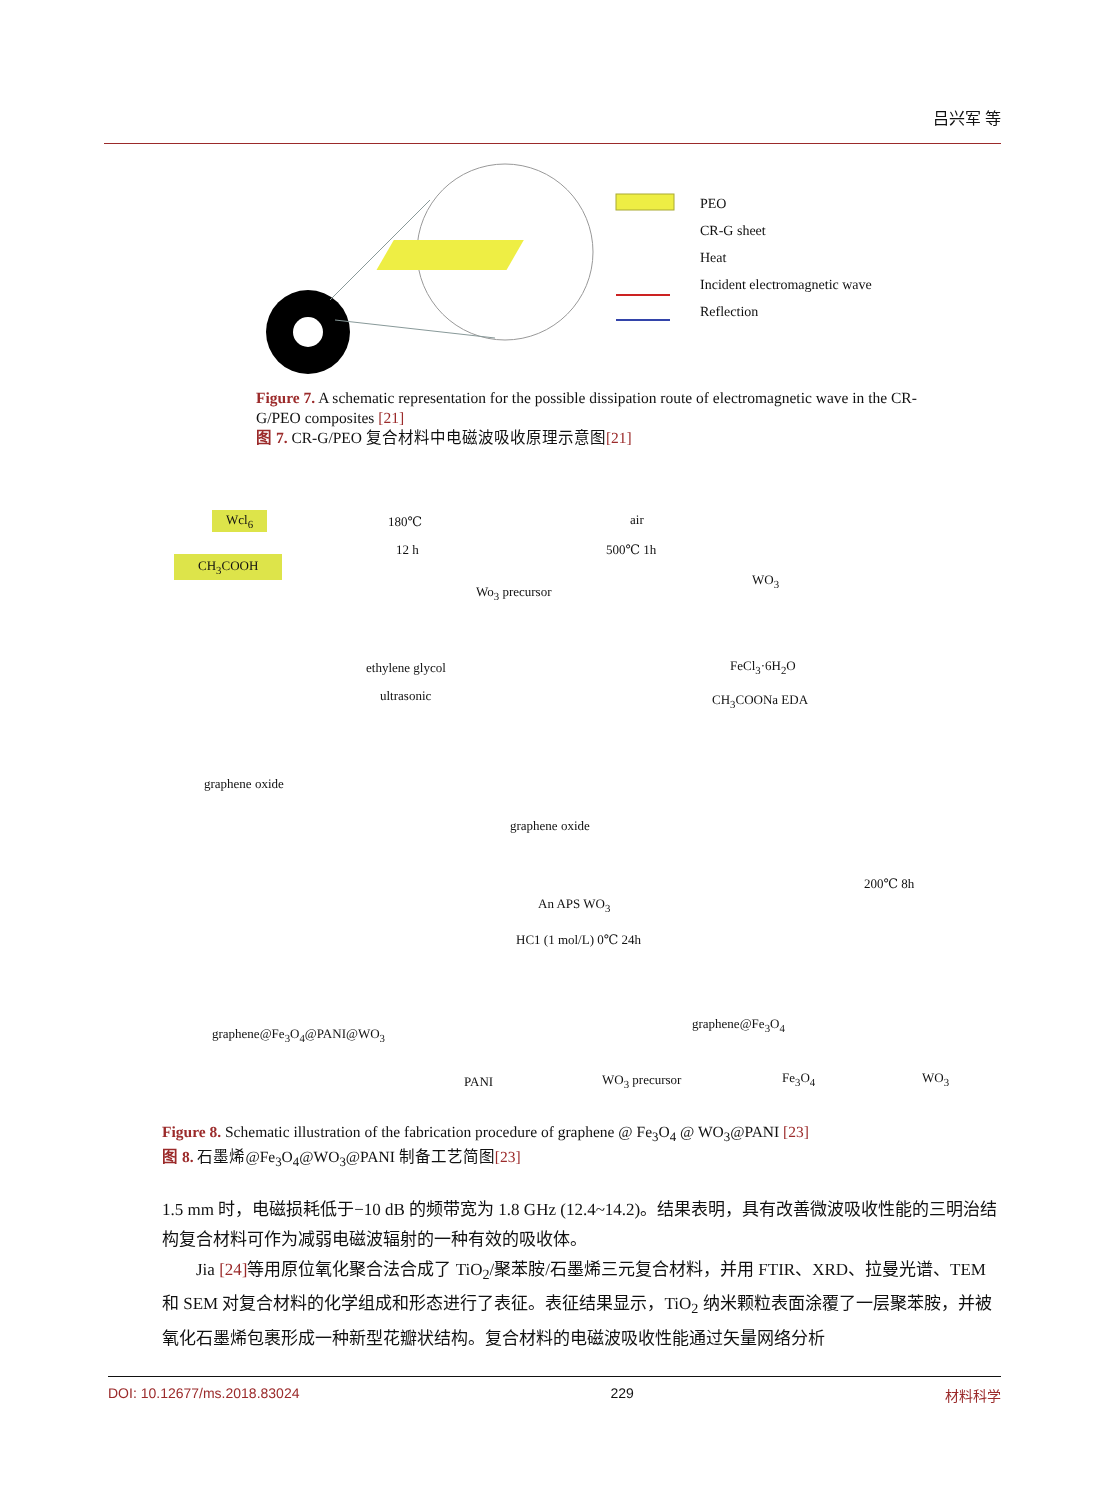吕兴军 等
PEO
CR-G sheet
Heat
Incident electromagnetic wave
Reflection
Figure 7. A schematic representation for the possible dissipation route of electromagnetic wave in the CR-G/PEO composites [21]
图 7. CR-G/PEO 复合材料中电磁波吸收原理示意图[21]
Wcl<sub>6</sub>
CH<sub>3</sub>COOH
180℃
12 h
Wo<sub>3</sub> precursor
air
500℃ 1h
WO<sub>3</sub>
ethylene glycol
ultrasonic
FeCl<sub>3</sub>·6H<sub>2</sub>O
CH<sub>3</sub>COONa EDA
graphene oxide
graphene oxide
200℃ 8h
An APS WO<sub>3</sub>
HC1 (1 mol/L) 0℃ 24h
graphene@Fe<sub>3</sub>O<sub>4</sub>@PANI@WO<sub>3</sub>
graphene@Fe<sub>3</sub>O<sub>4</sub>
PANI WO<sub>3</sub> precursor Fe<sub>3</sub>O<sub>4</sub> WO<sub>3</sub>
Figure 8. Schematic illustration of the fabrication procedure of graphene @ Fe<sub>3</sub>O<sub>4</sub> @ WO<sub>3</sub>@PANI [23]
图 8. 石墨烯@Fe<sub>3</sub>O<sub>4</sub>@WO<sub>3</sub>@PANI 制备工艺简图[23]
1.5 mm 时，电磁损耗低于−10 dB 的频带宽为 1.8 GHz (12.4~14.2)。结果表明，具有改善微波吸收性能的三明治结构复合材料可作为减弱电磁波辐射的一种有效的吸收体。
Jia [24] 等用原位氧化聚合法合成了 TiO<sub>2</sub>/聚苯胺/石墨烯三元复合材料，并用 FTIR、XRD、拉曼光谱、TEM 和 SEM 对复合材料的化学组成和形态进行了表征。表征结果显示，TiO<sub>2</sub> 纳米颗粒表面涂覆了一层聚苯胺，并被氧化石墨烯包裹形成一种新型花瓣状结构。复合材料的电磁波吸收性能通过矢量网络分析
DOI: 10.12677/ms.2018.83024 229 材料科学